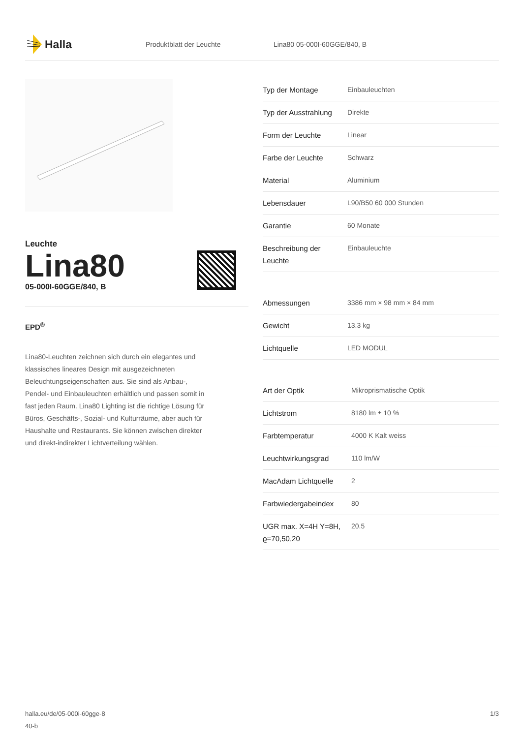Halla
Produktblatt der Leuchte Lina80 05-000I-60GGE/840, B
Leuchte
Lina80
05-000I-60GGE/840, B
EPD<sup>®</sup>
Lina80-Leuchten zeichnen sich durch ein elegantes und klassisches lineares Design mit ausgezeichneten Beleuchtungseigenschaften aus. Sie sind als Anbau-, Pendel- und Einbauleuchten erhältlich und passen somit in fast jeden Raum. Lina80 Lighting ist die richtige Lösung für Büros, Geschäfts-, Sozial- und Kulturräume, aber auch für Haushalte und Restaurants. Sie können zwischen direkter und direkt-indirekter Lichtverteilung wählen.
| Typ der Montage | Einbauleuchten |
| Typ der Ausstrahlung | Direkte |
| Form der Leuchte | Linear |
| Farbe der Leuchte | Schwarz |
| Material | Aluminium |
| Lebensdauer | L90/B50 60 000 Stunden |
| Garantie | 60 Monate |
| Beschreibung der Leuchte | Einbauleuchte |
| Abmessungen | 3386 mm × 98 mm × 84 mm |
| Gewicht | 13.3 kg |
| Lichtquelle | LED MODUL |
| Art der Optik | Mikroprismatische Optik |
| Lichtstrom | 8180 lm ± 10 % |
| Farbtemperatur | 4000 K Kalt weiss |
| Leuchtwirkungsgrad | 110 lm/W |
| MacAdam Lichtquelle | 2 |
| Farbwiedergabeindex | 80 |
| UGR max. X=4H Y=8H, ϱ=70,50,20 | 20.5 |
halla.eu/de/05-000i-60gge-8
40-b
1/3